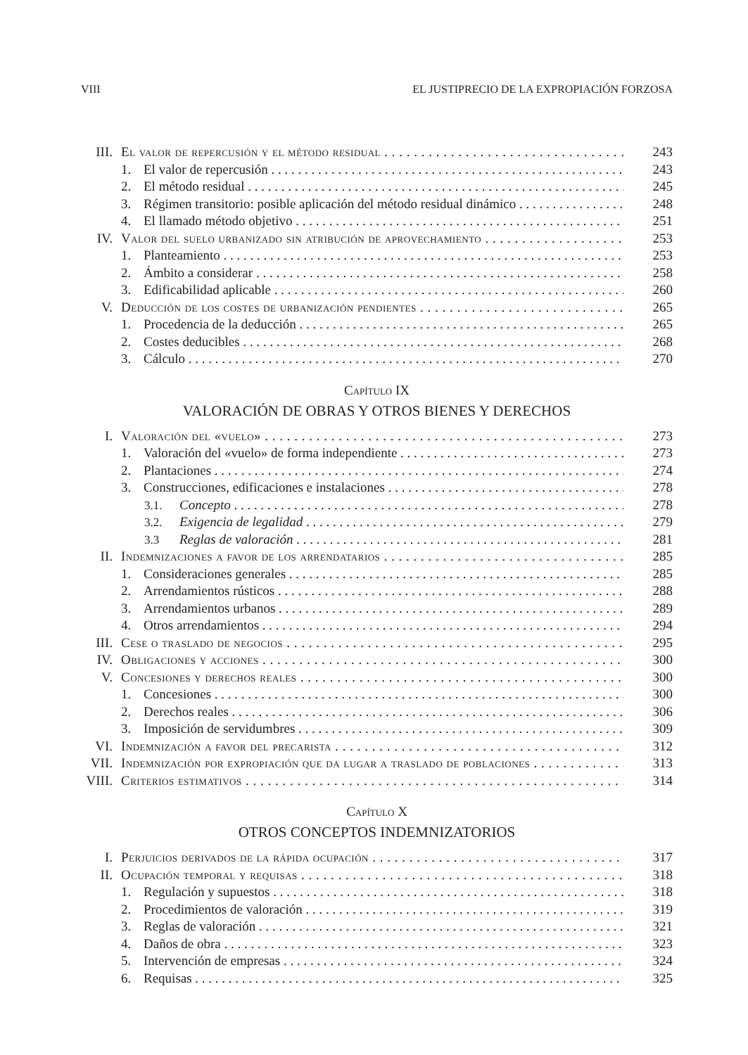VIII EL JUSTIPRECIO DE LA EXPROPIACIÓN FORZOSA
III. El valor de repercusión y el método residual 243
1. El valor de repercusión 243
2. El método residual 245
3. Régimen transitorio: posible aplicación del método residual dinámico 248
4. El llamado método objetivo 251
IV. Valor del suelo urbanizado sin atribución de aprovechamiento 253
1. Planteamiento 253
2. Ámbito a considerar 258
3. Edificabilidad aplicable 260
V. Deducción de los costes de urbanización pendientes 265
1. Procedencia de la deducción 265
2. Costes deducibles 268
3. Cálculo 270
Capítulo IX
VALORACIÓN DE OBRAS Y OTROS BIENES Y DERECHOS
I. Valoración del «vuelo» 273
1. Valoración del «vuelo» de forma independiente 273
2. Plantaciones 274
3. Construcciones, edificaciones e instalaciones 278
3.1. Concepto 278
3.2. Exigencia de legalidad 279
3.3 Reglas de valoración 281
II. Indemnizaciones a favor de los arrendatarios 285
1. Consideraciones generales 285
2. Arrendamientos rústicos 288
3. Arrendamientos urbanos 289
4. Otros arrendamientos 294
III. Cese o traslado de negocios 295
IV. Obligaciones y acciones 300
V. Concesiones y derechos reales 300
1. Concesiones 300
2. Derechos reales 306
3. Imposición de servidumbres 309
VI. Indemnización a favor del precarista 312
VII. Indemnización por expropiación que da lugar a traslado de poblaciones 313
VIII. Criterios estimativos 314
Capítulo X
OTROS CONCEPTOS INDEMNIZATORIOS
I. Perjuicios derivados de la rápida ocupación 317
II. Ocupación temporal y requisas 318
1. Regulación y supuestos 318
2. Procedimientos de valoración 319
3. Reglas de valoración 321
4. Daños de obra 323
5. Intervención de empresas 324
6. Requisas 325